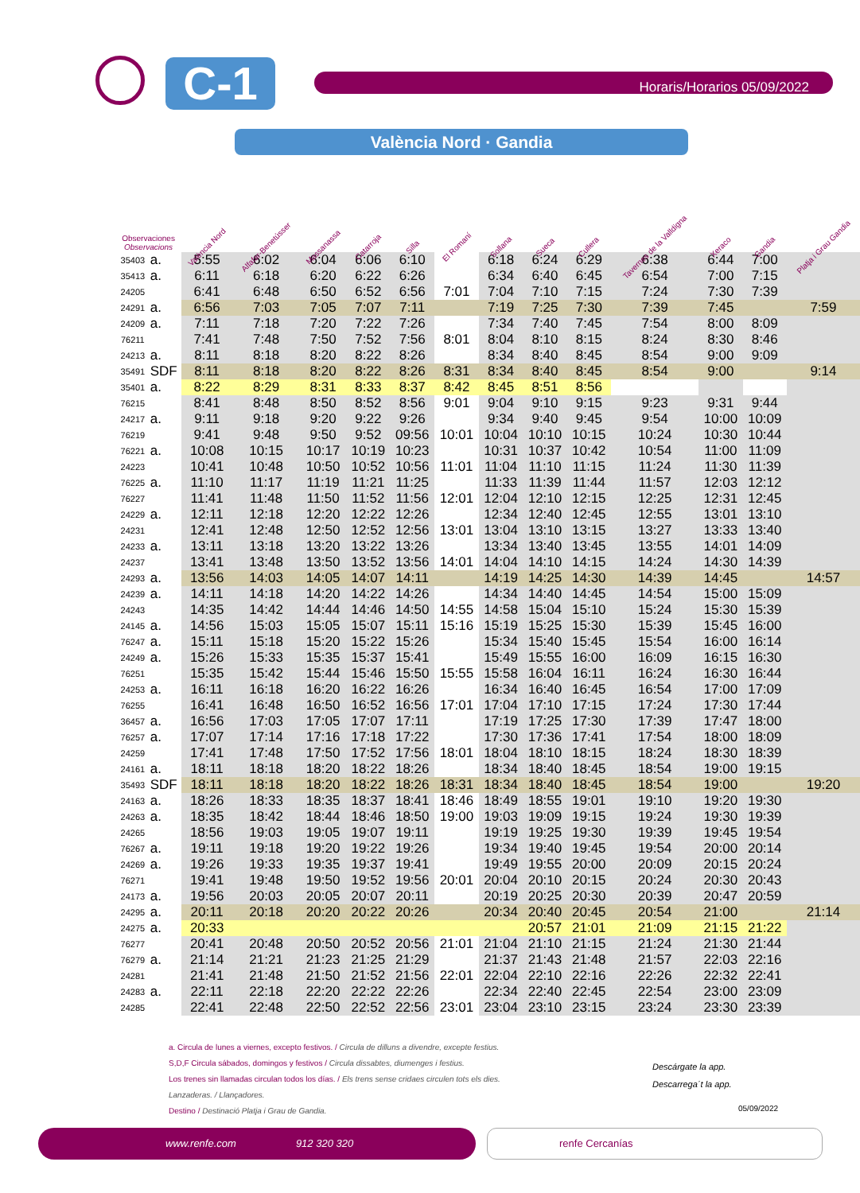C-1 Horaris/Horarios 05/09/2022
València Nord · Gandia
| Observaciones Observacions | | València Nord | Alfafar-Benetússer | Massanassa | Catarroja | Silla | El Romaní | Sollana | Sueca | Cullera | Tavernes de la Valldigna | Xeraco | Gandia | Platja i Grau Gandia |
| --- | --- | --- | --- | --- | --- | --- | --- | --- | --- | --- | --- | --- | --- | --- |
| 35403 | a. | 5:55 | 6:02 | 6:04 | 6:06 | 6:10 | | 6:18 | 6:24 | 6:29 | 6:38 | 6:44 | 7:00 | |
| 35413 | a. | 6:11 | 6:18 | 6:20 | 6:22 | 6:26 | | 6:34 | 6:40 | 6:45 | 6:54 | 7:00 | 7:15 | |
| 24205 | | 6:41 | 6:48 | 6:50 | 6:52 | 6:56 | 7:01 | 7:04 | 7:10 | 7:15 | 7:24 | 7:30 | 7:39 | |
| 24291 | a. | 6:56 | 7:03 | 7:05 | 7:07 | 7:11 | | 7:19 | 7:25 | 7:30 | 7:39 | 7:45 | | 7:59 |
| 24209 | a. | 7:11 | 7:18 | 7:20 | 7:22 | 7:26 | | 7:34 | 7:40 | 7:45 | 7:54 | 8:00 | 8:09 | |
| 76211 | | 7:41 | 7:48 | 7:50 | 7:52 | 7:56 | 8:01 | 8:04 | 8:10 | 8:15 | 8:24 | 8:30 | 8:46 | |
| 24213 | a. | 8:11 | 8:18 | 8:20 | 8:22 | 8:26 | | 8:34 | 8:40 | 8:45 | 8:54 | 9:00 | 9:09 | |
| 35491 | SDF | 8:11 | 8:18 | 8:20 | 8:22 | 8:26 | 8:31 | 8:34 | 8:40 | 8:45 | 8:54 | 9:00 | | 9:14 |
| 35401 | a. | 8:22 | 8:29 | 8:31 | 8:33 | 8:37 | 8:42 | 8:45 | 8:51 | 8:56 | | | | |
| 76215 | | 8:41 | 8:48 | 8:50 | 8:52 | 8:56 | 9:01 | 9:04 | 9:10 | 9:15 | 9:23 | 9:31 | 9:44 | |
| 24217 | a. | 9:11 | 9:18 | 9:20 | 9:22 | 9:26 | | 9:34 | 9:40 | 9:45 | 9:54 | 10:00 | 10:09 | |
| 76219 | | 9:41 | 9:48 | 9:50 | 9:52 | 09:56 | 10:01 | 10:04 | 10:10 | 10:15 | 10:24 | 10:30 | 10:44 | |
| 76221 | a. | 10:08 | 10:15 | 10:17 | 10:19 | 10:23 | | 10:31 | 10:37 | 10:42 | 10:54 | 11:00 | 11:09 | |
| 24223 | | 10:41 | 10:48 | 10:50 | 10:52 | 10:56 | 11:01 | 11:04 | 11:10 | 11:15 | 11:24 | 11:30 | 11:39 | |
| 76225 | a. | 11:10 | 11:17 | 11:19 | 11:21 | 11:25 | | 11:33 | 11:39 | 11:44 | 11:57 | 12:03 | 12:12 | |
| 76227 | | 11:41 | 11:48 | 11:50 | 11:52 | 11:56 | 12:01 | 12:04 | 12:10 | 12:15 | 12:25 | 12:31 | 12:45 | |
| 24229 | a. | 12:11 | 12:18 | 12:20 | 12:22 | 12:26 | | 12:34 | 12:40 | 12:45 | 12:55 | 13:01 | 13:10 | |
| 24231 | | 12:41 | 12:48 | 12:50 | 12:52 | 12:56 | 13:01 | 13:04 | 13:10 | 13:15 | 13:27 | 13:33 | 13:40 | |
| 24233 | a. | 13:11 | 13:18 | 13:20 | 13:22 | 13:26 | | 13:34 | 13:40 | 13:45 | 13:55 | 14:01 | 14:09 | |
| 24237 | | 13:41 | 13:48 | 13:50 | 13:52 | 13:56 | 14:01 | 14:04 | 14:10 | 14:15 | 14:24 | 14:30 | 14:39 | |
| 24293 | a. | 13:56 | 14:03 | 14:05 | 14:07 | 14:11 | | 14:19 | 14:25 | 14:30 | 14:39 | 14:45 | | 14:57 |
| 24239 | a. | 14:11 | 14:18 | 14:20 | 14:22 | 14:26 | | 14:34 | 14:40 | 14:45 | 14:54 | 15:00 | 15:09 | |
| 24243 | | 14:35 | 14:42 | 14:44 | 14:46 | 14:50 | 14:55 | 14:58 | 15:04 | 15:10 | 15:24 | 15:30 | 15:39 | |
| 24145 | a. | 14:56 | 15:03 | 15:05 | 15:07 | 15:11 | 15:16 | 15:19 | 15:25 | 15:30 | 15:39 | 15:45 | 16:00 | |
| 76247 | a. | 15:11 | 15:18 | 15:20 | 15:22 | 15:26 | | 15:34 | 15:40 | 15:45 | 15:54 | 16:00 | 16:14 | |
| 24249 | a. | 15:26 | 15:33 | 15:35 | 15:37 | 15:41 | | 15:49 | 15:55 | 16:00 | 16:09 | 16:15 | 16:30 | |
| 76251 | | 15:35 | 15:42 | 15:44 | 15:46 | 15:50 | 15:55 | 15:58 | 16:04 | 16:11 | 16:24 | 16:30 | 16:44 | |
| 24253 | a. | 16:11 | 16:18 | 16:20 | 16:22 | 16:26 | | 16:34 | 16:40 | 16:45 | 16:54 | 17:00 | 17:09 | |
| 76255 | | 16:41 | 16:48 | 16:50 | 16:52 | 16:56 | 17:01 | 17:04 | 17:10 | 17:15 | 17:24 | 17:30 | 17:44 | |
| 36457 | a. | 16:56 | 17:03 | 17:05 | 17:07 | 17:11 | | 17:19 | 17:25 | 17:30 | 17:39 | 17:47 | 18:00 | |
| 76257 | a. | 17:07 | 17:14 | 17:16 | 17:18 | 17:22 | | 17:30 | 17:36 | 17:41 | 17:54 | 18:00 | 18:09 | |
| 24259 | | 17:41 | 17:48 | 17:50 | 17:52 | 17:56 | 18:01 | 18:04 | 18:10 | 18:15 | 18:24 | 18:30 | 18:39 | |
| 24161 | a. | 18:11 | 18:18 | 18:20 | 18:22 | 18:26 | | 18:34 | 18:40 | 18:45 | 18:54 | 19:00 | 19:15 | |
| 35493 | SDF | 18:11 | 18:18 | 18:20 | 18:22 | 18:26 | 18:31 | 18:34 | 18:40 | 18:45 | 18:54 | 19:00 | | 19:20 |
| 24163 | a. | 18:26 | 18:33 | 18:35 | 18:37 | 18:41 | 18:46 | 18:49 | 18:55 | 19:01 | 19:10 | 19:20 | 19:30 | |
| 24263 | a. | 18:35 | 18:42 | 18:44 | 18:46 | 18:50 | 19:00 | 19:03 | 19:09 | 19:15 | 19:24 | 19:30 | 19:39 | |
| 24265 | | 18:56 | 19:03 | 19:05 | 19:07 | 19:11 | | 19:19 | 19:25 | 19:30 | 19:39 | 19:45 | 19:54 | |
| 76267 | a. | 19:11 | 19:18 | 19:20 | 19:22 | 19:26 | | 19:34 | 19:40 | 19:45 | 19:54 | 20:00 | 20:14 | |
| 24269 | a. | 19:26 | 19:33 | 19:35 | 19:37 | 19:41 | | 19:49 | 19:55 | 20:00 | 20:09 | 20:15 | 20:24 | |
| 76271 | | 19:41 | 19:48 | 19:50 | 19:52 | 19:56 | 20:01 | 20:04 | 20:10 | 20:15 | 20:24 | 20:30 | 20:43 | |
| 24173 | a. | 19:56 | 20:03 | 20:05 | 20:07 | 20:11 | | 20:19 | 20:25 | 20:30 | 20:39 | 20:47 | 20:59 | |
| 24295 | a. | 20:11 | 20:18 | 20:20 | 20:22 | 20:26 | | 20:34 | 20:40 | 20:45 | 20:54 | 21:00 | | 21:14 |
| 24275 | a. | 20:33 | | | | | | | 20:57 | 21:01 | 21:09 | 21:15 | 21:22 | |
| 76277 | | 20:41 | 20:48 | 20:50 | 20:52 | 20:56 | 21:01 | 21:04 | 21:10 | 21:15 | 21:24 | 21:30 | 21:44 | |
| 76279 | a. | 21:14 | 21:21 | 21:23 | 21:25 | 21:29 | | 21:37 | 21:43 | 21:48 | 21:57 | 22:03 | 22:16 | |
| 24281 | | 21:41 | 21:48 | 21:50 | 21:52 | 21:56 | 22:01 | 22:04 | 22:10 | 22:16 | 22:26 | 22:32 | 22:41 | |
| 24283 | a. | 22:11 | 22:18 | 22:20 | 22:22 | 22:26 | | 22:34 | 22:40 | 22:45 | 22:54 | 23:00 | 23:09 | |
| 24285 | | 22:41 | 22:48 | 22:50 | 22:52 | 22:56 | 23:01 | 23:04 | 23:10 | 23:15 | 23:24 | 23:30 | 23:39 | |
a. Circula de lunes a viernes, excepto festivos. / Circula de dilluns a divendre, excepte festius.
S,D,F Circula sábados, domingos y festivos / Circula dissabtes, diumenges i festius.
Los trenes sin llamadas circulan todos los días. / Els trens sense cridaes circulen tots els dies.
Lanzaderas. / Llançadores.
Destino / Destinació Platja i Grau de Gandia.
Descárgate la app.
Descarrega´t la app.
05/09/2022
www.renfe.com 912 320 320 renfe Cercanías